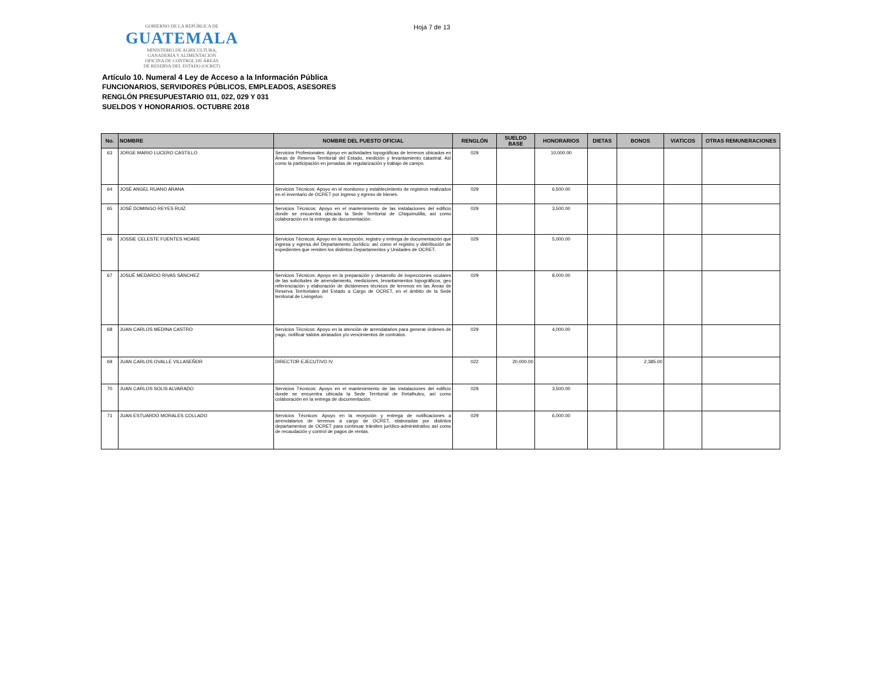GOBIERNO DE LA REPÚBLICA DE
GUATEMALA
MINISTERIO DE AGRICULTURA,
GANADERÍA Y ALIMENTACIÓN
OFICINA DE CONTROL DE ÁREAS
DE RESERVA DEL ESTADO (OCRET)
Hoja 7 de 13
Artículo 10. Numeral 4 Ley de Acceso a la Información Pública
FUNCIONARIOS, SERVIDORES PÚBLICOS, EMPLEADOS, ASESORES
RENGLÓN PRESUPUESTARIO 011, 022, 029 Y 031
SUELDOS Y HONORARIOS. OCTUBRE 2018
| No. | NOMBRE | NOMBRE DEL PUESTO OFICIAL | RENGLÓN | SUELDO BASE | HONORARIOS | DIETAS | BONOS | VIATICOS | OTRAS REMUNERACIONES |
| --- | --- | --- | --- | --- | --- | --- | --- | --- | --- |
| 63 | JORGE MARIO LUCERO CASTILLO | Servicios Profesionales: Apoyo en actividades topográficas de terrenos ubicados en Áreas de Reserva Territorial del Estado, medición y levantamiento catastral; Así como la participación en jornadas de regularización y trabajo de campo. | 029 | | 10,000.00 | | | | |
| 64 | JOSÉ ANGEL RUANO ARANA | Servicios Técnicos: Apoyo en el monitoreo y establecimiento de registros realizados en el inventario de OCRET por ingreso y egreso de bienes. | 029 | | 6,500.00 | | | | |
| 65 | JOSÉ DOMINGO REYES RUIZ | Servicios Técnicos: Apoyo en el mantenimiento de las instalaciones del edificio donde se encuentra ubicada la Sede Territorial de Chiquimulilla, así como colaboración en la entrega de documentación. | 029 | | 3,500.00 | | | | |
| 66 | JOSSIE CELESTE FUENTES HOARE | Servicios Técnicos: Apoyo en la recepción, registro y entrega de documentación que ingresa y egresa del Departamento Jurídico; así como el registro y distribución de expedientes que remiten los distintos Departamentos y Unidades de OCRET. | 029 | | 5,000.00 | | | | |
| 67 | JOSUÉ MEDARDO RIVAS SÁNCHEZ | Servicios Técnicos: Apoyo en la preparación y desarrollo de inspecciones oculares de las solicitudes de arrendamiento, mediciones, levantamientos topográficos, geo referenciación y elaboración de dictámenes técnicos de terrenos en las Áreas de Reserva Territoriales del Estado a Cargo de OCRET, en el ámbito de la Sede territorial de Livingston. | 029 | | 8,000.00 | | | | |
| 68 | JUAN CARLOS MEDINA CASTRO | Servicios Técnicos: Apoyo en la atención de arrendatarios para generar órdenes de pago, notificar saldos atrasados y/o vencimientos de contratos. | 029 | | 4,000.00 | | | | |
| 69 | JUAN CARLOS OVALLE VILLASEÑOR | DIRECTOR EJECUTIVO IV | 022 | 20,000.00 | | | 2,385.00 | | |
| 70 | JUAN CARLOS SOLIS ALVARADO | Servicios Técnicos: Apoyo en el mantenimiento de las instalaciones del edificio donde se encuentra ubicada la Sede Territorial de Retalhuleu, así como colaboración en la entrega de documentación. | 029 | | 3,500.00 | | | | |
| 71 | JUAN ESTUARDO MORALES COLLADO | Servicios Técnicos: Apoyo en la recepción y entrega de notificaciones a arrendatarios de terrenos a cargo de OCRET, elaboradas por distintos departamentos de OCRET para continuar trámites jurídico-administrativo así como de recaudación y control de pagos de rentas. | 029 | | 6,000.00 | | | | |